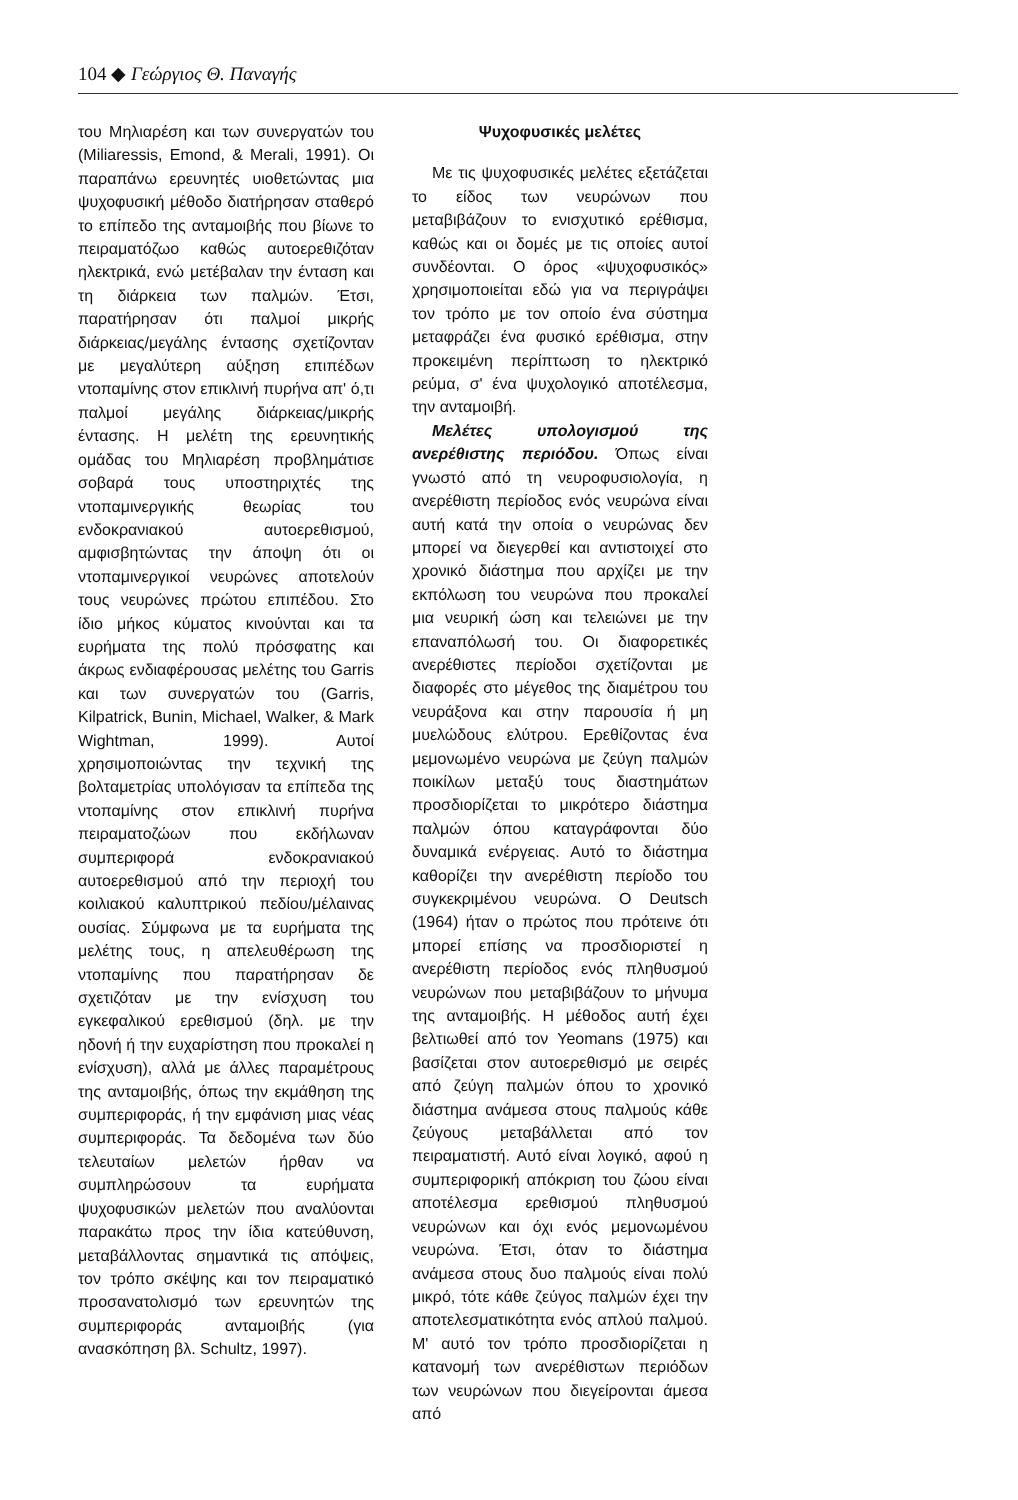104 ◆ Γεώργιος Θ. Παναγής
του Μηλιαρέση και των συνεργατών του (Miliaressis, Emond, & Merali, 1991). Οι παραπάνω ερευνητές υιοθετώντας μια ψυχοφυσική μέθοδο διατήρησαν σταθερό το επίπεδο της ανταμοιβής που βίωνε το πειραματόζωο καθώς αυτοερεθιζόταν ηλεκτρικά, ενώ μετέβαλαν την ένταση και τη διάρκεια των παλμών. Έτσι, παρατήρησαν ότι παλμοί μικρής διάρκειας/μεγάλης έντασης σχετίζονταν με μεγαλύτερη αύξηση επιπέδων ντοπαμίνης στον επικλινή πυρήνα απ' ό,τι παλμοί μεγάλης διάρκειας/μικρής έντασης. Η μελέτη της ερευνητικής ομάδας του Μηλιαρέση προβλημάτισε σοβαρά τους υποστηριχτές της ντοπαμινεργικής θεωρίας του ενδοκρανιακού αυτοερεθισμού, αμφισβητώντας την άποψη ότι οι ντοπαμινεργικοί νευρώνες αποτελούν τους νευρώνες πρώτου επιπέδου. Στο ίδιο μήκος κύματος κινούνται και τα ευρήματα της πολύ πρόσφατης και άκρως ενδιαφέρουσας μελέτης του Garris και των συνεργατών του (Garris, Kilpatrick, Bunin, Michael, Walker, & Mark Wightman, 1999). Αυτοί χρησιμοποιώντας την τεχνική της βολταμετρίας υπολόγισαν τα επίπεδα της ντοπαμίνης στον επικλινή πυρήνα πειραματοζώων που εκδήλωναν συμπεριφορά ενδοκρανιακού αυτοερεθισμού από την περιοχή του κοιλιακού καλυπτρικού πεδίου/μέλαινας ουσίας. Σύμφωνα με τα ευρήματα της μελέτης τους, η απελευθέρωση της ντοπαμίνης που παρατήρησαν δε σχετιζόταν με την ενίσχυση του εγκεφαλικού ερεθισμού (δηλ. με την ηδονή ή την ευχαρίστηση που προκαλεί η ενίσχυση), αλλά με άλλες παραμέτρους της ανταμοιβής, όπως την εκμάθηση της συμπεριφοράς, ή την εμφάνιση μιας νέας συμπεριφοράς. Τα δεδομένα των δύο τελευταίων μελετών ήρθαν να συμπληρώσουν τα ευρήματα ψυχοφυσικών μελετών που αναλύονται παρακάτω προς την ίδια κατεύθυνση, μεταβάλλοντας σημαντικά τις απόψεις, τον τρόπο σκέψης και τον πειραματικό προσανατολισμό των ερευνητών της συμπεριφοράς ανταμοιβής (για ανασκόπηση βλ. Schultz, 1997).
Ψυχοφυσικές μελέτες
Με τις ψυχοφυσικές μελέτες εξετάζεται το είδος των νευρώνων που μεταβιβάζουν το ενισχυτικό ερέθισμα, καθώς και οι δομές με τις οποίες αυτοί συνδέονται. Ο όρος «ψυχοφυσικός» χρησιμοποιείται εδώ για να περιγράψει τον τρόπο με τον οποίο ένα σύστημα μεταφράζει ένα φυσικό ερέθισμα, στην προκειμένη περίπτωση το ηλεκτρικό ρεύμα, σ' ένα ψυχολογικό αποτέλεσμα, την ανταμοιβή.
Μελέτες υπολογισμού της ανερέθιστης περιόδου. Όπως είναι γνωστό από τη νευροφυσιολογία, η ανερέθιστη περίοδος ενός νευρώνα είναι αυτή κατά την οποία ο νευρώνας δεν μπορεί να διεγερθεί και αντιστοιχεί στο χρονικό διάστημα που αρχίζει με την εκπόλωση του νευρώνα που προκαλεί μια νευρική ώση και τελειώνει με την επαναπόλωσή του. Οι διαφορετικές ανερέθιστες περίοδοι σχετίζονται με διαφορές στο μέγεθος της διαμέτρου του νευράξονα και στην παρουσία ή μη μυελώδους ελύτρου. Ερεθίζοντας ένα μεμονωμένο νευρώνα με ζεύγη παλμών ποικίλων μεταξύ τους διαστημάτων προσδιορίζεται το μικρότερο διάστημα παλμών όπου καταγράφονται δύο δυναμικά ενέργειας. Αυτό το διάστημα καθορίζει την ανερέθιστη περίοδο του συγκεκριμένου νευρώνα. Ο Deutsch (1964) ήταν ο πρώτος που πρότεινε ότι μπορεί επίσης να προσδιοριστεί η ανερέθιστη περίοδος ενός πληθυσμού νευρώνων που μεταβιβάζουν το μήνυμα της ανταμοιβής. Η μέθοδος αυτή έχει βελτιωθεί από τον Yeomans (1975) και βασίζεται στον αυτοερεθισμό με σειρές από ζεύγη παλμών όπου το χρονικό διάστημα ανάμεσα στους παλμούς κάθε ζεύγους μεταβάλλεται από τον πειραματιστή. Αυτό είναι λογικό, αφού η συμπεριφορική απόκριση του ζώου είναι αποτέλεσμα ερεθισμού πληθυσμού νευρώνων και όχι ενός μεμονωμένου νευρώνα. Έτσι, όταν το διάστημα ανάμεσα στους δυο παλμούς είναι πολύ μικρό, τότε κάθε ζεύγος παλμών έχει την αποτελεσματικότητα ενός απλού παλμού. Μ' αυτό τον τρόπο προσδιορίζεται η κατανομή των ανερέθιστων περιόδων των νευρώνων που διεγείρονται άμεσα από